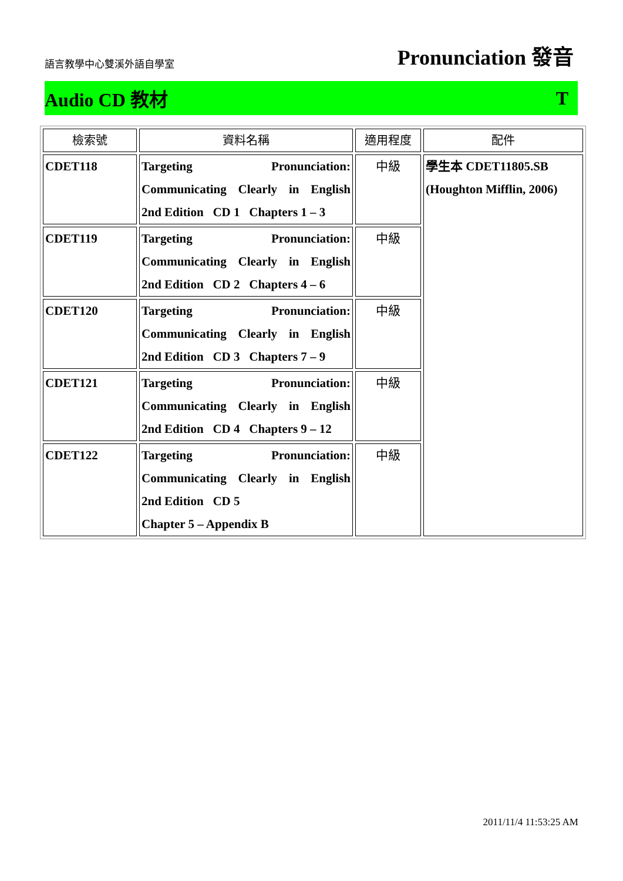語言教學中心雙溪外語自學室 Pronunciation 發音
Audio CD 教材 T
| 檢索號 | 資料名稱 | 適用程度 | 配件 |
| --- | --- | --- | --- |
| CDET118 | Targeting Pronunciation: Communicating Clearly in English 2nd Edition CD 1 Chapters 1 – 3 | 中級 | 學生本 CDET11805.SB (Houghton Mifflin, 2006) |
| CDET119 | Targeting Pronunciation: Communicating Clearly in English 2nd Edition CD 2 Chapters 4 – 6 | 中級 | |
| CDET120 | Targeting Pronunciation: Communicating Clearly in English 2nd Edition CD 3 Chapters 7 – 9 | 中級 | |
| CDET121 | Targeting Pronunciation: Communicating Clearly in English 2nd Edition CD 4 Chapters 9 – 12 | 中級 | |
| CDET122 | Targeting Pronunciation: Communicating Clearly in English 2nd Edition CD 5 Chapter 5 – Appendix B | 中級 | |
2011/11/4 11:53:25 AM